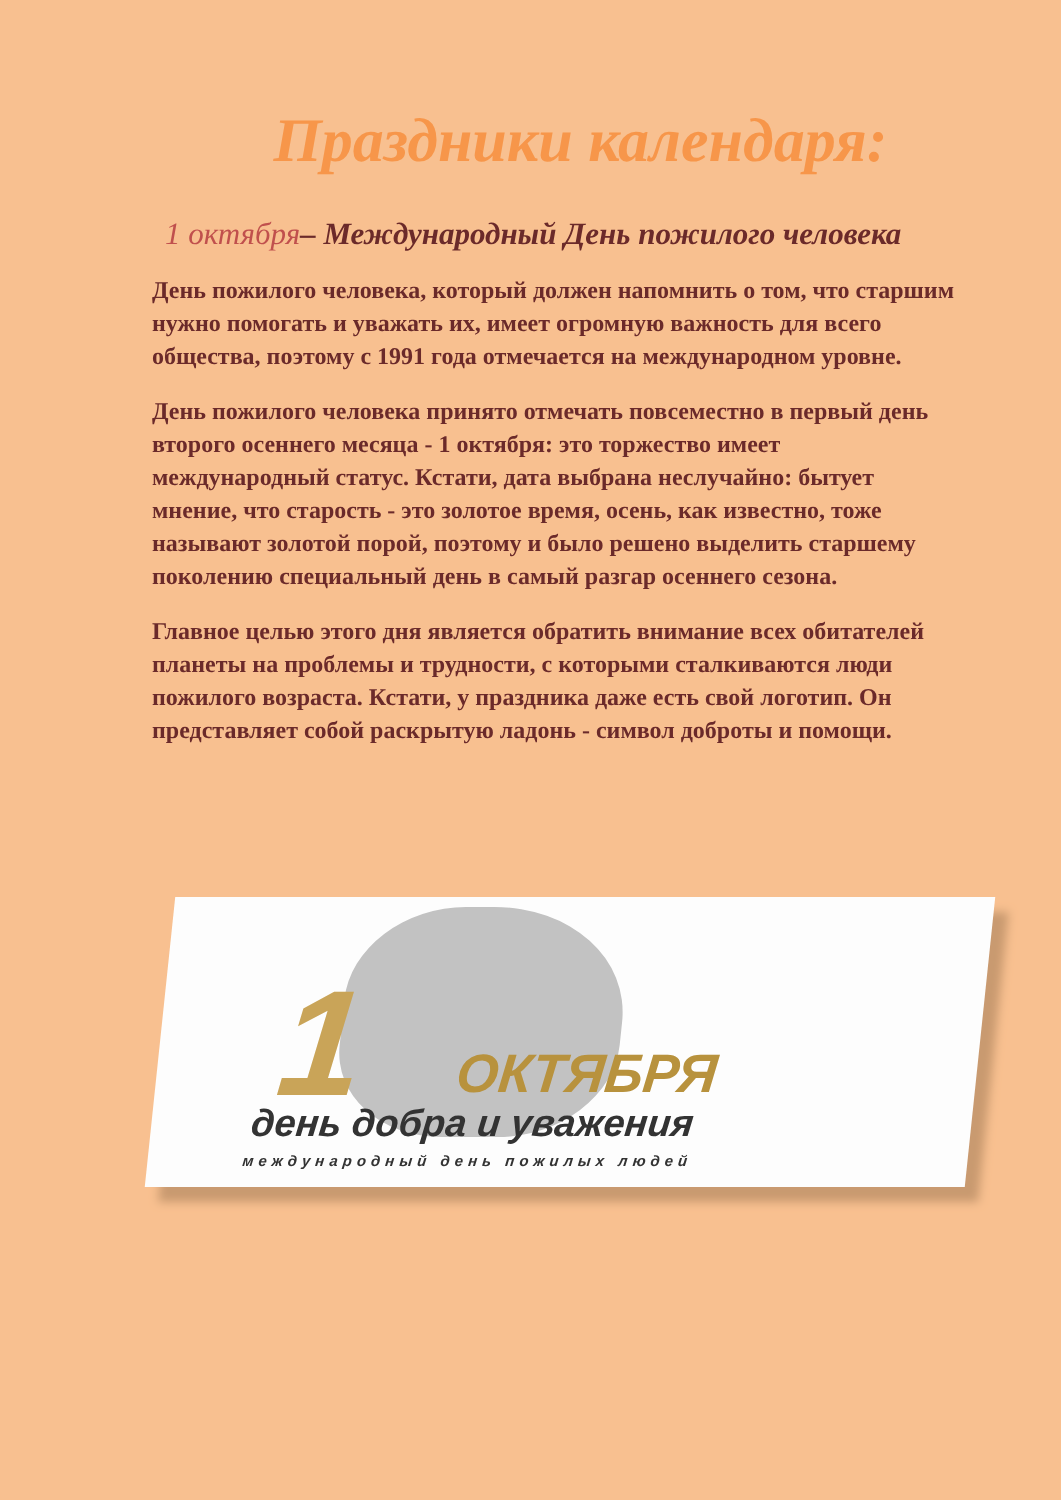Праздники календаря:
1 октября– Международный День пожилого человека
День пожилого человека, который должен напомнить о том, что старшим нужно помогать и уважать их, имеет огромную важность для всего общества, поэтому с 1991 года отмечается на международном уровне.
День пожилого человека принято отмечать повсеместно в первый день второго осеннего месяца - 1 октября: это торжество имеет международный статус. Кстати, дата выбрана неслучайно: бытует мнение, что старость - это золотое время, осень, как известно, тоже называют золотой порой, поэтому и было решено выделить старшему поколению специальный день в самый разгар осеннего сезона.
Главное целью этого дня является обратить внимание всех обитателей планеты на проблемы и трудности, с которыми сталкиваются люди пожилого возраста. Кстати, у праздника даже есть свой логотип. Он представляет собой раскрытую ладонь - символ доброты и помощи.
1 ОКТЯБРЯ
день добра и уважения
международный день пожилых людей